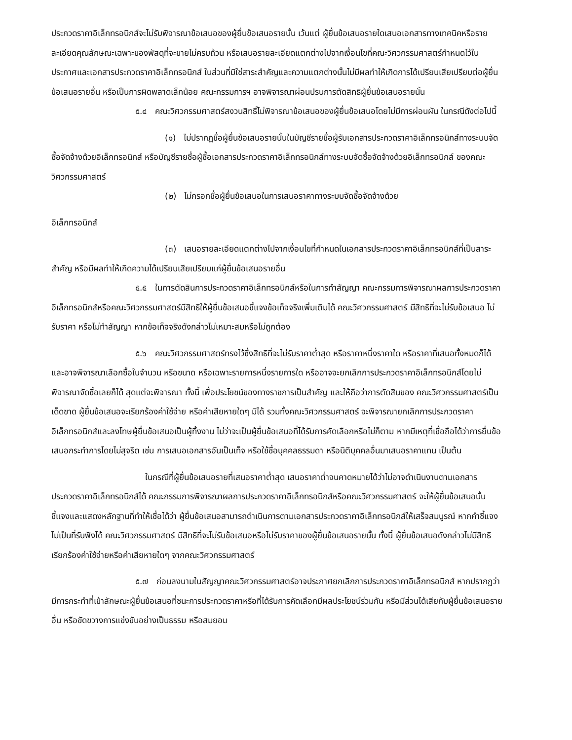ประกวดราคาอิเล็กทรอนิกส์จะไม่รับพิจารณาข้อเสนอของผู้ยื่นข้อเสนอรายนั้น เว้นแต่ ผู้ยื่นข้อเสนอรายใดเสนอเอกสารทางเทคนิคหรือรายละเอียดคุณลักษณะเฉพาะของพัสดุที่จะขายไม่ครบถ้วน หรือเสนอรายละเอียดแตกต่างไปจากเงื่อนไขที่คณะวิศวกรรมศาสตร์กำหนดไว้ในประกาศและเอกสารประกวดราคาอิเล็กทรอนิกส์ ในส่วนที่มิใช่สาระสำคัญและความแตกต่างนั้นไม่มีผลทำให้เกิดการได้เปรียบเสียเปรียบต่อผู้ยื่นข้อเสนอรายอื่น หรือเป็นการผิดพลาดเล็กน้อย คณะกรรมการฯ อาจพิจารณาผ่อนปรนการตัดสิทธิผู้ยื่นข้อเสนอรายนั้น
๕.๔ คณะวิศวกรรมศาสตร์สงวนสิทธิ์ไม่พิจารณาข้อเสนอของผู้ยื่นข้อเสนอโดยไม่มีการผ่อนผัน ในกรณีดังต่อไปนี้
(๑) ไม่ปรากฏชื่อผู้ยื่นข้อเสนอรายนั้นในบัญชีรายชื่อผู้รับเอกสารประกวดราคาอิเล็กทรอนิกส์ทางระบบจัดซื้อจัดจ้างด้วยอิเล็กทรอนิกส์ หรือบัญชีรายชื่อผู้ซื้อเอกสารประกวดราคาอิเล็กทรอนิกส์ทางระบบจัดซื้อจัดจ้างด้วยอิเล็กทรอนิกส์ ของคณะวิศวกรรมศาสตร์
(๒) ไม่กรอกชื่อผู้ยื่นข้อเสนอในการเสนอราคาทางระบบจัดซื้อจัดจ้างด้วย
อิเล็กทรอนิกส์
(๓) เสนอรายละเอียดแตกต่างไปจากเงื่อนไขที่กำหนดในเอกสารประกวดราคาอิเล็กทรอนิกส์ที่เป็นสาระสำคัญ หรือมีผลทำให้เกิดความได้เปรียบเสียเปรียบแก่ผู้ยื่นข้อเสนอรายอื่น
๕.๕ ในการตัดสินการประกวดราคาอิเล็กทรอนิกส์หรือในการทำสัญญา คณะกรรมการพิจารณาผลการประกวดราคาอิเล็กทรอนิกส์หรือคณะวิศวกรรมศาสตร์มีสิทธิให้ผู้ยื่นข้อเสนอชี้แจงข้อเท็จจริงเพิ่มเติมได้ คณะวิศวกรรมศาสตร์ มีสิทธิที่จะไม่รับข้อเสนอ ไม่รับราคา หรือไม่ทำสัญญา หากข้อเท็จจริงดังกล่าวไม่เหมาะสมหรือไม่ถูกต้อง
๕.๖ คณะวิศวกรรมศาสตร์ทรงไว้ซึ่งสิทธิที่จะไม่รับราคาต่ำสุด หรือราคาหนึ่งราคาใด หรือราคาที่เสนอทั้งหมดก็ได้ และอาจพิจารณาเลือกซื้อในจำนวน หรือขนาด หรือเฉพาะรายการหนึ่งรายการใด หรืออาจจะยกเลิกการประกวดราคาอิเล็กทรอนิกส์โดยไม่พิจารณาจัดซื้อเลยก็ได้ สุดแต่จะพิจารณา ทั้งนี้ เพื่อประโยชน์ของทางราชการเป็นสำคัญ และให้ถือว่าการตัดสินของ คณะวิศวกรรมศาสตร์เป็นเด็ดขาด ผู้ยื่นข้อเสนอจะเรียกร้องค่าใช้จ่าย หรือค่าเสียหายใดๆ มิได้ รวมทั้งคณะวิศวกรรมศาสตร์ จะพิจารณายกเลิกการประกวดราคาอิเล็กทรอนิกส์และลงโทษผู้ยื่นข้อเสนอเป็นผู้ทิ้งงาน ไม่ว่าจะเป็นผู้ยื่นข้อเสนอที่ได้รับการคัดเลือกหรือไม่ก็ตาม หากมีเหตุที่เชื่อถือได้ว่าการยื่นข้อเสนอกระทำการโดยไม่สุจริต เช่น การเสนอเอกสารอันเป็นเท็จ หรือใช้ชื่อบุคคลธรรมดา หรือนิติบุคคลอื่นมาเสนอราคาแทน เป็นต้น
ในกรณีที่ผู้ยื่นข้อเสนอรายที่เสนอราคาต่ำสุด เสนอราคาต่ำจนคาดหมายได้ว่าไม่อาจดำเนินงานตามเอกสารประกวดราคาอิเล็กทรอนิกส์ได้ คณะกรรมการพิจารณาผลการประกวดราคาอิเล็กทรอนิกส์หรือคณะวิศวกรรมศาสตร์ จะให้ผู้ยื่นข้อเสนอนั้นชี้แจงและแสดงหลักฐานที่ทำให้เชื่อได้ว่า ผู้ยื่นข้อเสนอสามารถดำเนินการตามเอกสารประกวดราคาอิเล็กทรอนิกส์ให้เสร็จสมบูรณ์ หากคำชี้แจงไม่เป็นที่รับฟังได้ คณะวิศวกรรมศาสตร์ มีสิทธิที่จะไม่รับข้อเสนอหรือไม่รับราคาของผู้ยื่นข้อเสนอรายนั้น ทั้งนี้ ผู้ยื่นข้อเสนอดังกล่าวไม่มีสิทธิเรียกร้องค่าใช้จ่ายหรือค่าเสียหายใดๆ จากคณะวิศวกรรมศาสตร์
๕.๗ ก่อนลงนามในสัญญาคณะวิศวกรรมศาสตร์อาจประกาศยกเลิกการประกวดราคาอิเล็กทรอนิกส์ หากปรากฏว่ามีการกระทำที่เข้าลักษณะผู้ยื่นข้อเสนอที่ชนะการประกวดราคาหรือที่ได้รับการคัดเลือกมีผลประโยชน์ร่วมกัน หรือมีส่วนได้เสียกับผู้ยื่นข้อเสนอรายอื่น หรือขัดขวางการแข่งขันอย่างเป็นธรรม หรือสมยอม